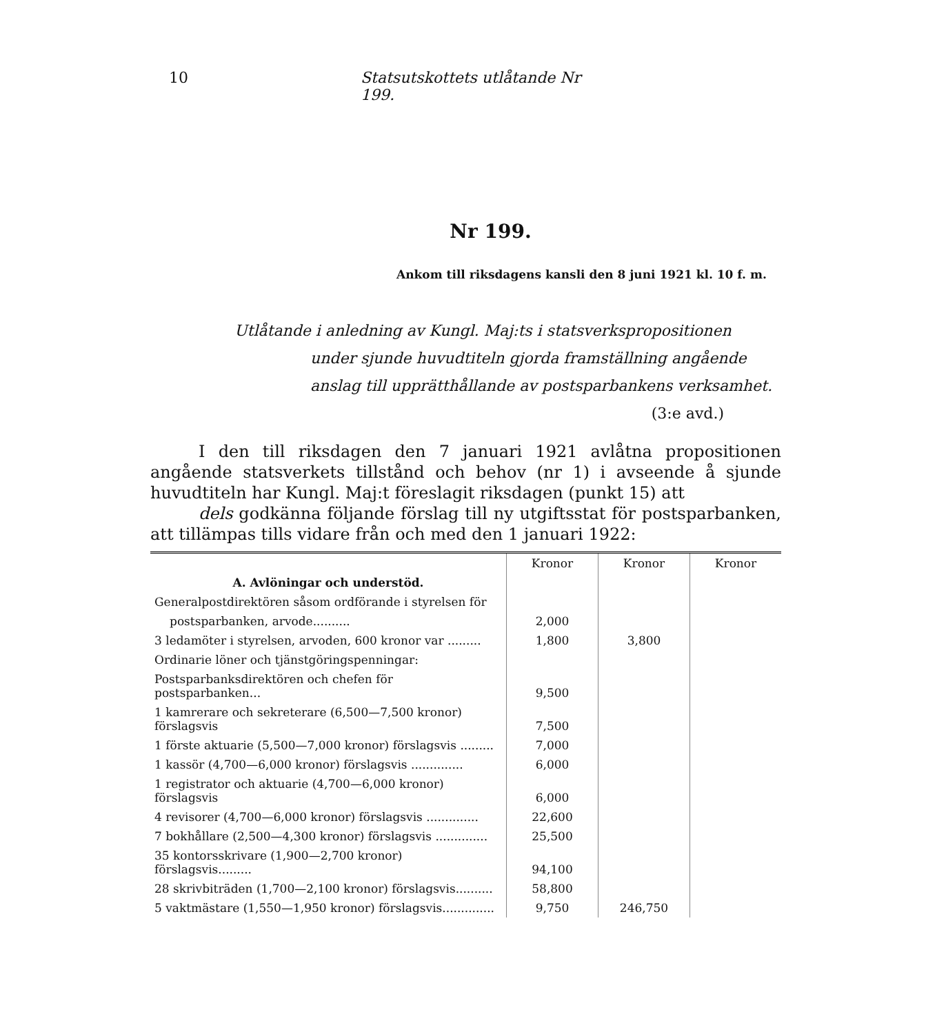10 Statsutskottets utlåtande Nr 199.
Nr 199.
Ankom till riksdagens kansli den 8 juni 1921 kl. 10 f. m.
Utlåtande i anledning av Kungl. Maj:ts i statsverkspropositionen
under sjunde huvudtiteln gjorda framställning angående anslag till upprätthållande av postsparbankens verksamhet.
(3:e avd.)
I den till riksdagen den 7 januari 1921 avlåtna propositionen angående statsverkets tillstånd och behov (nr 1) i avseende å sjunde huvudtiteln har Kungl. Maj:t föreslagit riksdagen (punkt 15) att
dels godkänna följande förslag till ny utgiftsstat för postsparbanken, att tillämpas tills vidare från och med den 1 januari 1922:
| | Kronor | Kronor | Kronor |
| A. Avlöningar och understöd. | | | |
| Generalpostdirektören såsom ordförande i styrelsen för | | | |
| postsparbanken, arvode.......... | 2,000 | | |
| 3 ledamöter i styrelsen, arvoden, 600 kronor var ......... | 1,800 | 3,800 | |
| Ordinarie löner och tjänstgöringspenningar: | | | |
| Postsparbanksdirektören och chefen för postsparbanken... | 9,500 | | |
| 1 kamrerare och sekreterare (6,500—7,500 kronor) förslagsvis | 7,500 | | |
| 1 förste aktuarie (5,500—7,000 kronor) förslagsvis ......... | 7,000 | | |
| 1 kassör (4,700—6,000 kronor) förslagsvis .............. | 6,000 | | |
| 1 registrator och aktuarie (4,700—6,000 kronor) förslagsvis | 6,000 | | |
| 4 revisorer (4,700—6,000 kronor) förslagsvis .............. | 22,600 | | |
| 7 bokhållare (2,500—4,300 kronor) förslagsvis .............. | 25,500 | | |
| 35 kontorsskrivare (1,900—2,700 kronor) förslagsvis......... | 94,100 | | |
| 28 skrivbiträden (1,700—2,100 kronor) förslagsvis.......... | 58,800 | | |
| 5 vaktmästare (1,550—1,950 kronor) förslagsvis.............. | 9,750 | 246,750 | |